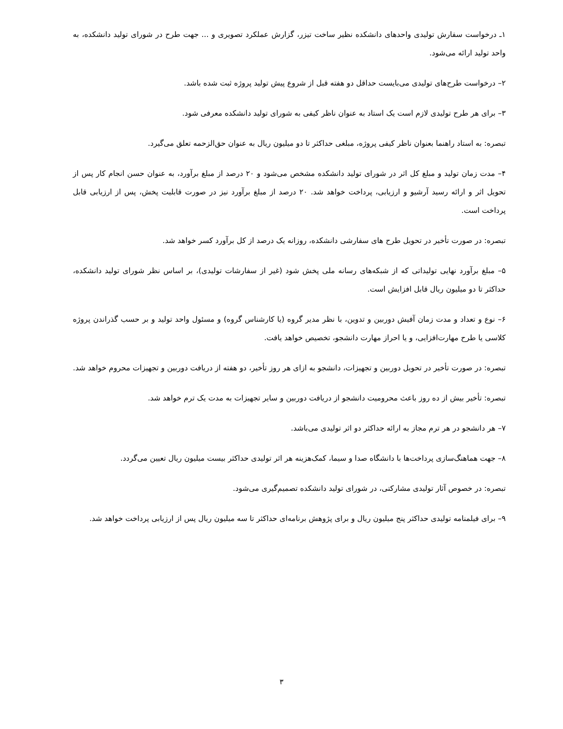۱ـ درخواست سفارش تولیدی واحدهای دانشکده نظیر ساخت تیزر، گزارش عملکرد تصویری و ... جهت طرح در شورای تولید دانشکده، به واحد تولید ارائه می‌شود.
۲– درخواست طرح‌های تولیدی می‌بایست حداقل دو هفته قبل از شروع پیش تولید پروژه ثبت شده باشد.
۳– برای هر طرح تولیدی لازم است یک استاد به عنوان ناظر کیفی به شورای تولید دانشکده معرفی شود.
تبصره: به استاد راهنما بعنوان ناظر کیفی پروژه، مبلغی حداکثر تا دو میلیون ریال به عنوان حق‌الزحمه تعلق می‌گیرد.
۴– مدت زمان تولید و مبلغ کل اثر در شورای تولید دانشکده مشخص می‌شود و ۲۰ درصد از مبلغ برآورد، به عنوان حسن انجام کار پس از تحویل اثر و ارائه رسید آرشیو و ارزیابی، پرداخت خواهد شد. ۲۰ درصد از مبلغ برآورد نیز در صورت قابلیت پخش، پس از ارزیابی قابل پرداخت است.
تبصره: در صورت تأخیر در تحویل طرح های سفارشی دانشکده، روزانه یک درصد از کل برآورد کسر خواهد شد.
۵– مبلغ برآورد نهایی تولیداتی که از شبکه‌های رسانه ملی پخش شود (غیر از سفارشات تولیدی)، بر اساس نظر شورای تولید دانشکده، حداکثر تا دو میلیون ریال قابل افزایش است.
۶– نوع و تعداد و مدت زمان آفیش دوربین و تدوین، با نظر مدیر گروه (یا کارشناس گروه) و مسئول واحد تولید و بر حسب گذراندن پروژه کلاسی یا طرح مهارت‌افزایی، و یا احراز مهارت دانشجو، تخصیص خواهد یافت.
تبصره: در صورت تأخیر در تحویل دوربین و تجهیزات، دانشجو به ازای هر روز تأخیر، دو هفته از دریافت دوربین و تجهیزات محروم خواهد شد.
تبصره: تأخیر بیش از ده روز باعث محرومیت دانشجو از دریافت دوربین و سایر تجهیزات به مدت یک ترم خواهد شد.
۷– هر دانشجو در هر ترم مجاز به ارائه حداکثر دو اثر تولیدی می‌باشد.
۸– جهت هماهنگ‌سازی پرداخت‌ها با دانشگاه صدا و سیما، کمک‌هزینه هر اثر تولیدی حداکثر بیست میلیون ریال تعیین می‌گردد.
تبصره: در خصوص آثار تولیدی مشارکتی، در شورای تولید دانشکده تصمیم‌گیری می‌شود.
۹– برای فیلمنامه تولیدی حداکثر پنج میلیون ریال و برای پژوهش برنامه‌ای حداکثر تا سه میلیون ریال پس از ارزیابی پرداخت خواهد شد.
۳